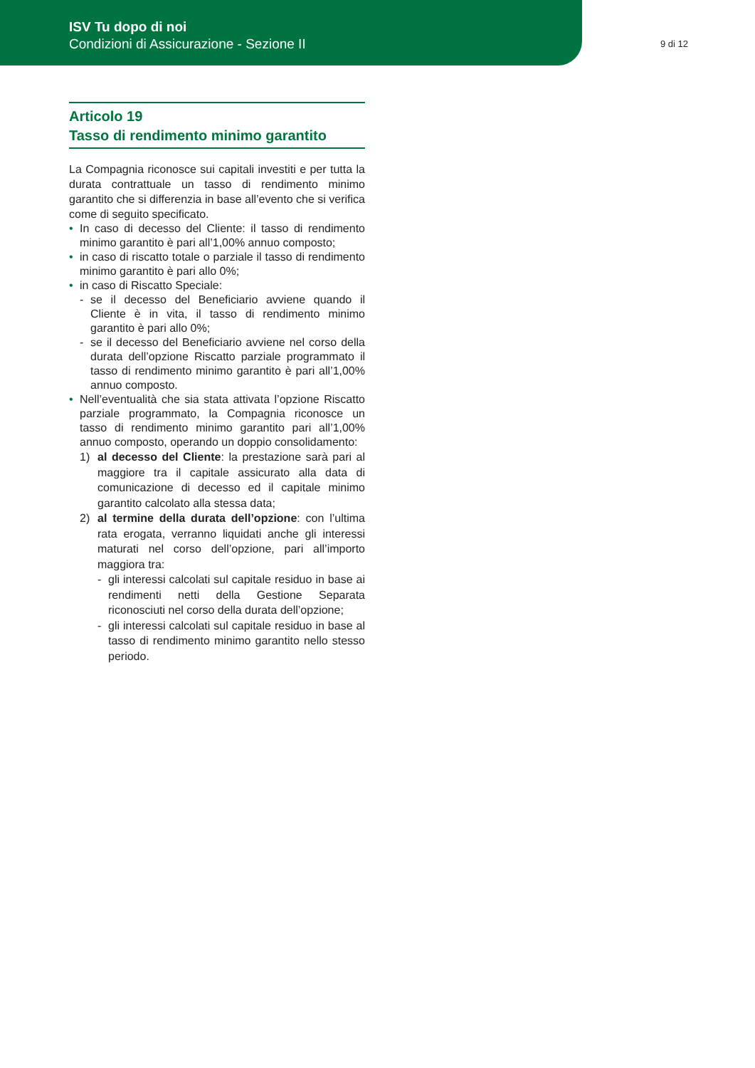ISV Tu dopo di noi
Condizioni di Assicurazione - Sezione II
9 di 12
Articolo 19
Tasso di rendimento minimo garantito
La Compagnia riconosce sui capitali investiti e per tutta la durata contrattuale un tasso di rendimento minimo garantito che si differenzia in base all’evento che si verifica come di seguito specificato.
• In caso di decesso del Cliente: il tasso di rendimento minimo garantito è pari all’1,00% annuo composto;
• in caso di riscatto totale o parziale il tasso di rendimento minimo garantito è pari allo 0%;
• in caso di Riscatto Speciale:
- se il decesso del Beneficiario avviene quando il Cliente è in vita, il tasso di rendimento minimo garantito è pari allo 0%;
- se il decesso del Beneficiario avviene nel corso della durata dell’opzione Riscatto parziale programmato il tasso di rendimento minimo garantito è pari all’1,00% annuo composto.
• Nell’eventualità che sia stata attivata l’opzione Riscatto parziale programmato, la Compagnia riconosce un tasso di rendimento minimo garantito pari all’1,00% annuo composto, operando un doppio consolidamento:
1) al decesso del Cliente: la prestazione sarà pari al maggiore tra il capitale assicurato alla data di comunicazione di decesso ed il capitale minimo garantito calcolato alla stessa data;
2) al termine della durata dell’opzione: con l’ultima rata erogata, verranno liquidati anche gli interessi maturati nel corso dell’opzione, pari all’importo maggiora tra:
- gli interessi calcolati sul capitale residuo in base ai rendimenti netti della Gestione Separata riconosciuti nel corso della durata dell’opzione;
- gli interessi calcolati sul capitale residuo in base al tasso di rendimento minimo garantito nello stesso periodo.